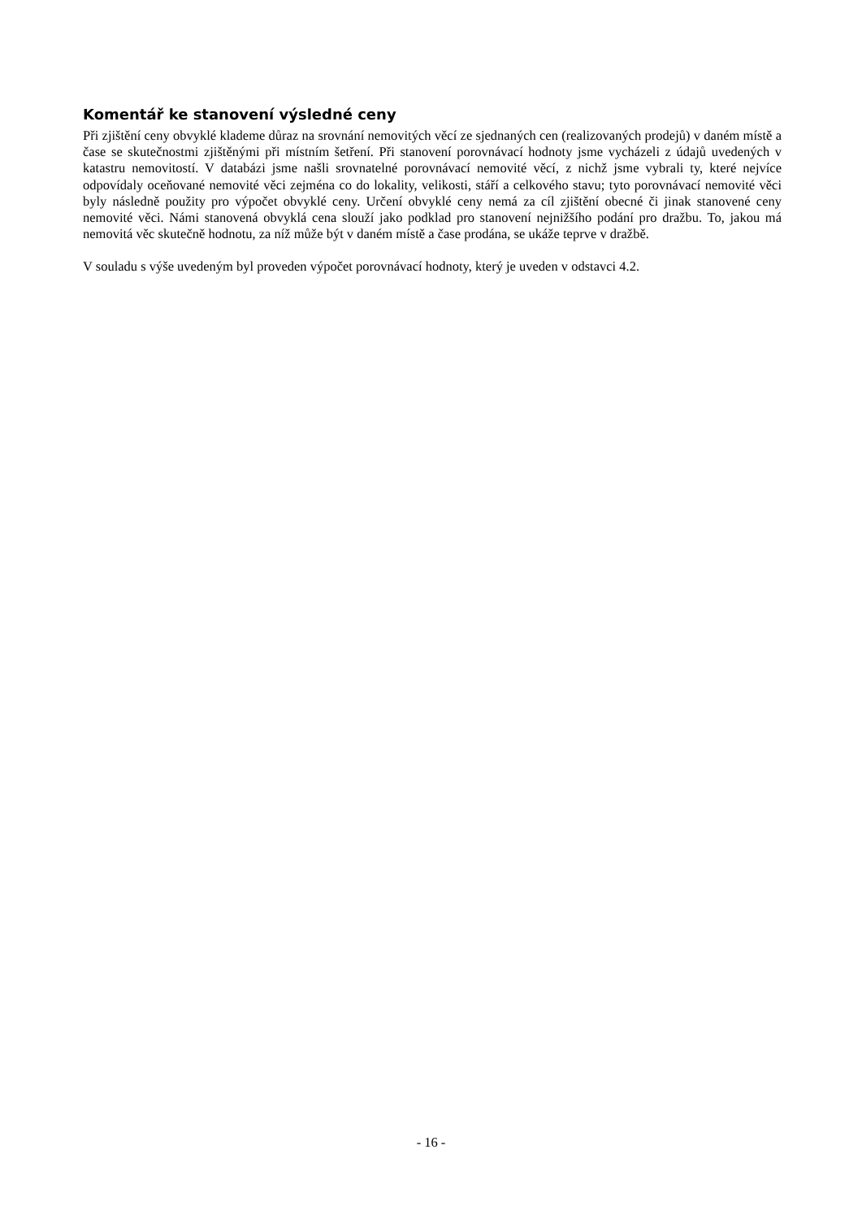Komentář ke stanovení výsledné ceny
Při zjištění ceny obvyklé klademe důraz na srovnání nemovitých věcí ze sjednaných cen (realizovaných prodejů) v daném místě a čase se skutečnostmi zjištěnými při místním šetření. Při stanovení porovnávací hodnoty jsme vycházeli z údajů uvedených v katastru nemovitostí. V databázi jsme našli srovnatelné porovnávací nemovité věcí, z nichž jsme vybrali ty, které nejvíce odpovídaly oceňované nemovité věci zejména co do lokality, velikosti, stáří a celkového stavu; tyto porovnávací nemovité věci byly následně použity pro výpočet obvyklé ceny. Určení obvyklé ceny nemá za cíl zjištění obecné či jinak stanovené ceny nemovité věci. Námi stanovená obvyklá cena slouží jako podklad pro stanovení nejnižšího podání pro dražbu. To, jakou má nemovitá věc skutečně hodnotu, za níž může být v daném místě a čase prodána, se ukáže teprve v dražbě.
V souladu s výše uvedeným byl proveden výpočet porovnávací hodnoty, který je uveden v odstavci 4.2.
- 16 -